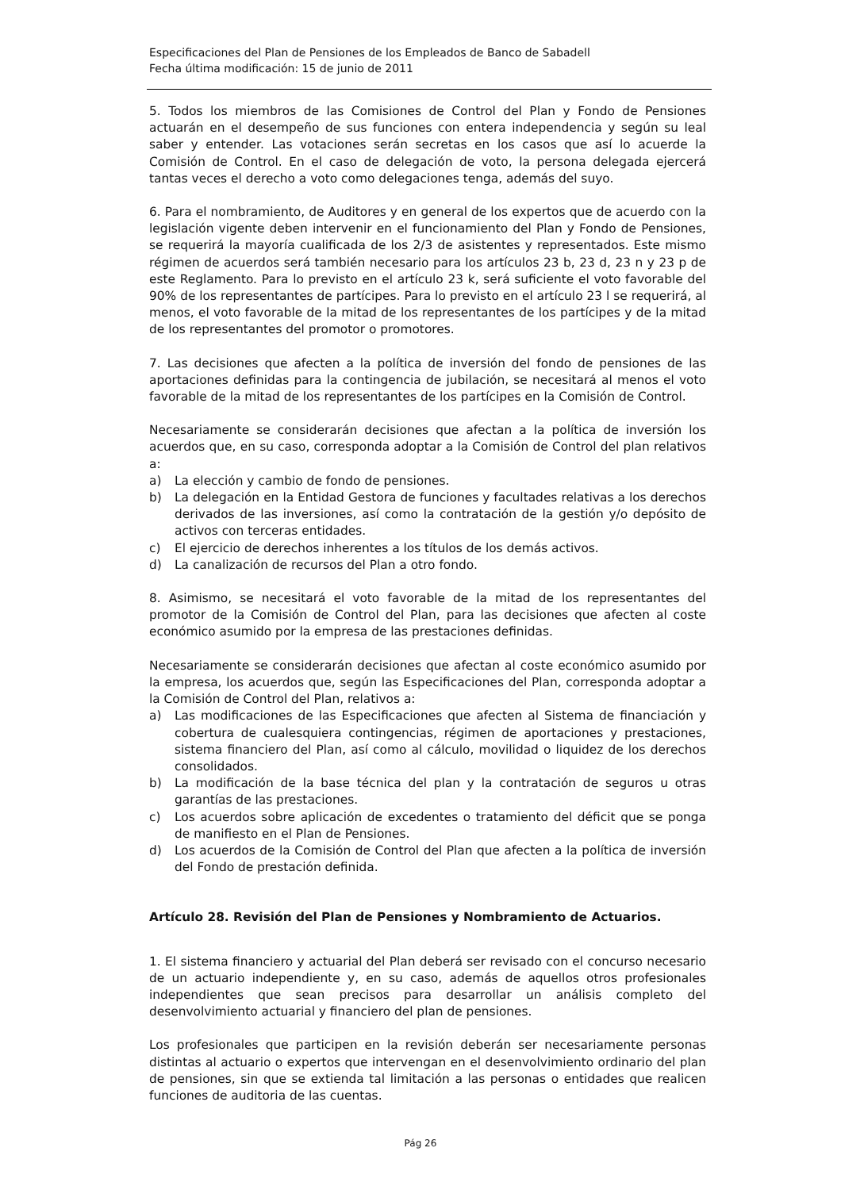Especificaciones del Plan de Pensiones de los Empleados de Banco de Sabadell
Fecha última modificación: 15 de junio de 2011
5. Todos los miembros de las Comisiones de Control del Plan y Fondo de Pensiones actuarán en el desempeño de sus funciones con entera independencia y según su leal saber y entender. Las votaciones serán secretas en los casos que así lo acuerde la Comisión de Control. En el caso de delegación de voto, la persona delegada ejercerá tantas veces el derecho a voto como delegaciones tenga, además del suyo.
6. Para el nombramiento, de Auditores y en general de los expertos que de acuerdo con la legislación vigente deben intervenir en el funcionamiento del Plan y Fondo de Pensiones, se requerirá la mayoría cualificada de los 2/3 de asistentes y representados. Este mismo régimen de acuerdos será también necesario para los artículos 23 b, 23 d, 23 n y 23 p de este Reglamento. Para lo previsto en el artículo 23 k, será suficiente el voto favorable del 90% de los representantes de partícipes. Para lo previsto en el artículo 23 l se requerirá, al menos, el voto favorable de la mitad de los representantes de los partícipes y de la mitad de los representantes del promotor o promotores.
7. Las decisiones que afecten a la política de inversión del fondo de pensiones de las aportaciones definidas para la contingencia de jubilación, se necesitará al menos el voto favorable de la mitad de los representantes de los partícipes en la Comisión de Control.
Necesariamente se considerarán decisiones que afectan a la política de inversión los acuerdos que, en su caso, corresponda adoptar a la Comisión de Control del plan relativos a:
a) La elección y cambio de fondo de pensiones.
b) La delegación en la Entidad Gestora de funciones y facultades relativas a los derechos derivados de las inversiones, así como la contratación de la gestión y/o depósito de activos con terceras entidades.
c) El ejercicio de derechos inherentes a los títulos de los demás activos.
d) La canalización de recursos del Plan a otro fondo.
8. Asimismo, se necesitará el voto favorable de la mitad de los representantes del promotor de la Comisión de Control del Plan, para las decisiones que afecten al coste económico asumido por la empresa de las prestaciones definidas.
Necesariamente se considerarán decisiones que afectan al coste económico asumido por la empresa, los acuerdos que, según las Especificaciones del Plan, corresponda adoptar a la Comisión de Control del Plan, relativos a:
a) Las modificaciones de las Especificaciones que afecten al Sistema de financiación y cobertura de cualesquiera contingencias, régimen de aportaciones y prestaciones, sistema financiero del Plan, así como al cálculo, movilidad o liquidez de los derechos consolidados.
b) La modificación de la base técnica del plan y la contratación de seguros u otras garantías de las prestaciones.
c) Los acuerdos sobre aplicación de excedentes o tratamiento del déficit que se ponga de manifiesto en el Plan de Pensiones.
d) Los acuerdos de la Comisión de Control del Plan que afecten a la política de inversión del Fondo de prestación definida.
Artículo 28. Revisión del Plan de Pensiones y Nombramiento de Actuarios.
1. El sistema financiero y actuarial del Plan deberá ser revisado con el concurso necesario de un actuario independiente y, en su caso, además de aquellos otros profesionales independientes que sean precisos para desarrollar un análisis completo del desenvolvimiento actuarial y financiero del plan de pensiones.
Los profesionales que participen en la revisión deberán ser necesariamente personas distintas al actuario o expertos que intervengan en el desenvolvimiento ordinario del plan de pensiones, sin que se extienda tal limitación a las personas o entidades que realicen funciones de auditoria de las cuentas.
Pág 26